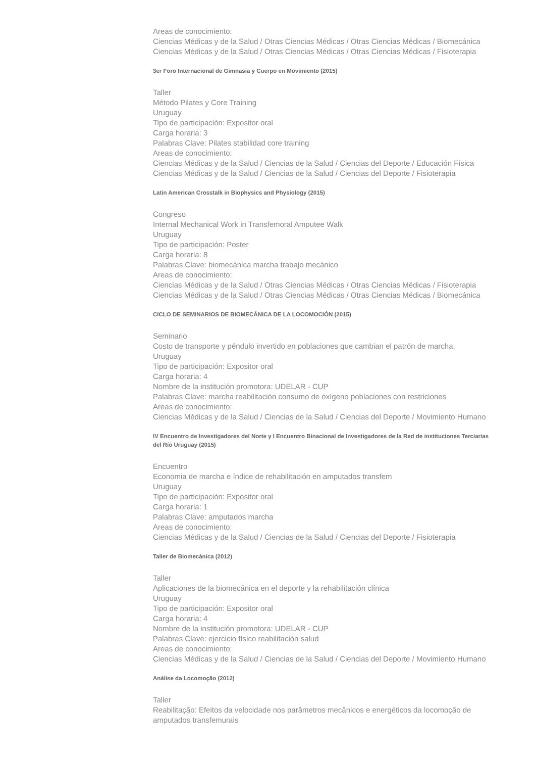Areas de conocimiento:
Ciencias Médicas y de la Salud / Otras Ciencias Médicas / Otras Ciencias Médicas / Biomecánica
Ciencias Médicas y de la Salud / Otras Ciencias Médicas / Otras Ciencias Médicas / Fisioterapia
3er Foro Internacional de Gimnasia y Cuerpo en Movimiento (2015)
Taller
Método Pilates y Core Training
Uruguay
Tipo de participación: Expositor oral
Carga horaria: 3
Palabras Clave: Pilates stabilidad core training
Areas de conocimiento:
Ciencias Médicas y de la Salud / Ciencias de la Salud / Ciencias del Deporte / Educación Física
Ciencias Médicas y de la Salud / Ciencias de la Salud / Ciencias del Deporte / Fisioterapia
Latin American Crosstalk in Biophysics and Physiology (2015)
Congreso
Internal Mechanical Work in Transfemoral Amputee Walk
Uruguay
Tipo de participación: Poster
Carga horaria: 8
Palabras Clave: biomecánica marcha trabajo mecánico
Areas de conocimiento:
Ciencias Médicas y de la Salud / Otras Ciencias Médicas / Otras Ciencias Médicas / Fisioterapia
Ciencias Médicas y de la Salud / Otras Ciencias Médicas / Otras Ciencias Médicas / Biomecánica
CICLO DE SEMINARIOS DE BIOMECÁNICA DE LA LOCOMOCIÓN (2015)
Seminario
Costo de transporte y péndulo invertido en poblaciones que cambian el patrón de marcha.
Uruguay
Tipo de participación: Expositor oral
Carga horaria: 4
Nombre de la institución promotora: UDELAR - CUP
Palabras Clave: marcha reabilitación consumo de oxígeno poblaciones con restriciones
Areas de conocimiento:
Ciencias Médicas y de la Salud / Ciencias de la Salud / Ciencias del Deporte / Movimiento Humano
IV Encuentro de Investigadores del Norte y I Encuentro Binacional de Investigadores de la Red de instituciones Terciarias del Río Uruguay (2015)
Encuentro
Economia de marcha e índice de rehabilitación en amputados transfem
Uruguay
Tipo de participación: Expositor oral
Carga horaria: 1
Palabras Clave: amputados marcha
Areas de conocimiento:
Ciencias Médicas y de la Salud / Ciencias de la Salud / Ciencias del Deporte / Fisioterapia
Taller de Biomecánica (2012)
Taller
Aplicaciones de la biomecánica en el deporte y la rehabilitación clínica
Uruguay
Tipo de participación: Expositor oral
Carga horaria: 4
Nombre de la institución promotora: UDELAR - CUP
Palabras Clave: ejercicio físico reabilitación salud
Areas de conocimiento:
Ciencias Médicas y de la Salud / Ciencias de la Salud / Ciencias del Deporte / Movimiento Humano
Análise da Locomoção (2012)
Taller
Reabilitação: Efeitos da velocidade nos parâmetros mecânicos e energéticos da locomoção de amputados transfemurais